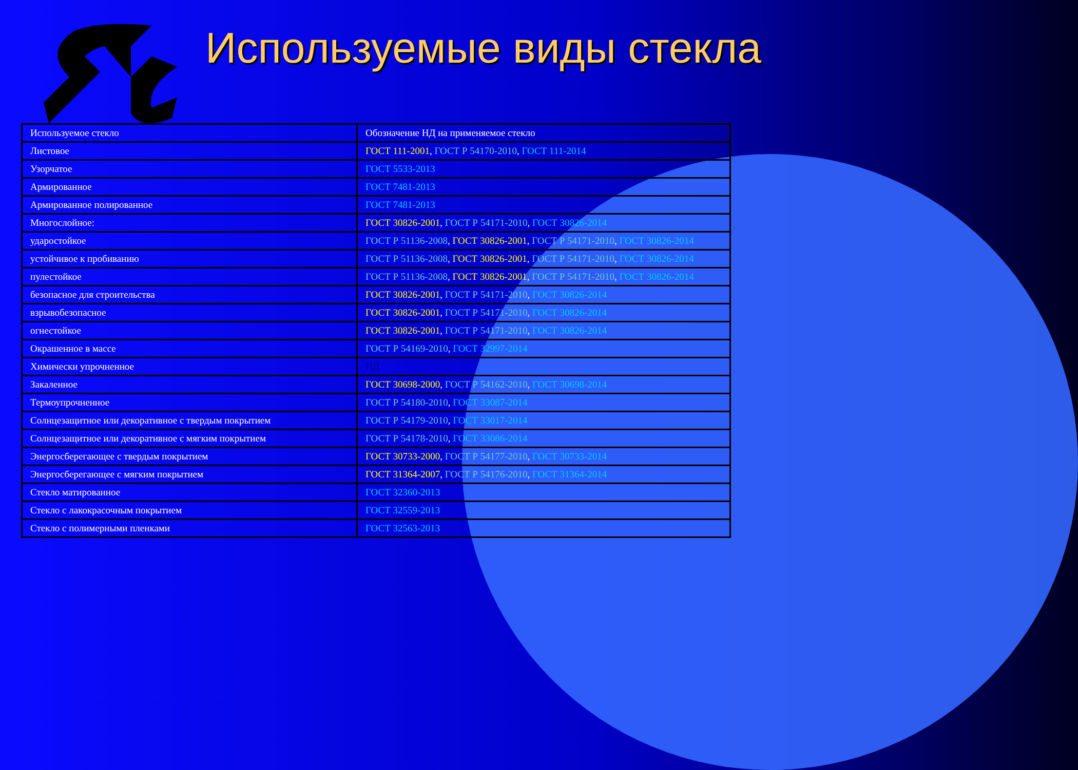Используемые виды стекла
| Используемое стекло | Обозначение НД на применяемое стекло |
| --- | --- |
| Листовое | ГОСТ 111-2001 , ГОСТ Р 54170-2010 , ГОСТ 111-2014 |
| Узорчатое | ГОСТ 5533-2013 |
| Армированное | ГОСТ 7481-2013 |
| Армированное полированное | ГОСТ 7481-2013 |
| Многослойное: | ГОСТ 30826-2001 , ГОСТ Р 54171-2010 , ГОСТ 30826-2014 |
| ударостойкое | ГОСТ Р 51136-2008 , ГОСТ 30826-2001 , ГОСТ Р 54171-2010 , ГОСТ 30826-2014 |
| устойчивое к пробиванию | ГОСТ Р 51136-2008 , ГОСТ 30826-2001 , ГОСТ Р 54171-2010 , ГОСТ 30826-2014 |
| пулестойкое | ГОСТ Р 51136-2008 , ГОСТ 30826-2001 , ГОСТ Р 54171-2010 , ГОСТ 30826-2014 |
| безопасное для строительства | ГОСТ 30826-2001 , ГОСТ Р 54171-2010 , ГОСТ 30826-2014 |
| взрывобезопасное | ГОСТ 30826-2001 , ГОСТ Р 54171-2010 , ГОСТ 30826-2014 |
| огнестойкое | ГОСТ 30826-2001 , ГОСТ Р 54171-2010 , ГОСТ 30826-2014 |
| Окрашенное в массе | ГОСТ Р 54169-2010 , ГОСТ 32997-2014 |
| Химически упрочненное | НД |
| Закаленное | ГОСТ 30698-2000 , ГОСТ Р 54162-2010 , ГОСТ 30698-2014 |
| Термоупрочненное | ГОСТ Р 54180-2010 , ГОСТ 33087-2014 |
| Солнцезащитное или декоративное с твердым покрытием | ГОСТ Р 54179-2010 , ГОСТ 33017-2014 |
| Солнцезащитное или декоративное с мягким покрытием | ГОСТ Р 54178-2010 , ГОСТ 33086-2014 |
| Энергосберегающее с твердым покрытием | ГОСТ 30733-2000 , ГОСТ Р 54177-2010 , ГОСТ 30733-2014 |
| Энергосберегающее с мягким покрытием | ГОСТ 31364-2007 , ГОСТ Р 54176-2010 , ГОСТ 31364-2014 |
| Стекло матированное | ГОСТ 32360-2013 |
| Стекло с лакокрасочным покрытием | ГОСТ 32559-2013 |
| Стекло с полимерными пленками | ГОСТ 32563-2013 |